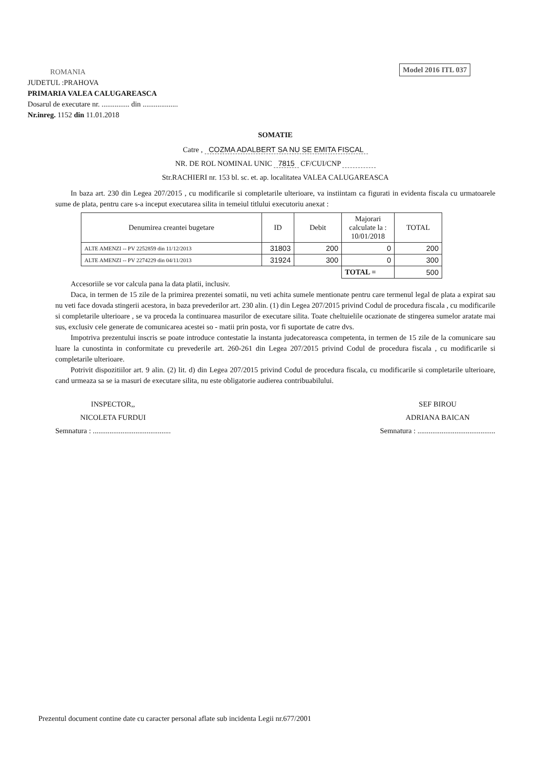ROMANIA
JUDETUL :PRAHOVA
PRIMARIA VALEA CALUGAREASCA
Dosarul de executare nr. ............... din ...................
Nr.inreg. 1152 din 11.01.2018
Model 2016 ITL 037
SOMATIE
Catre , COZMA ADALBERT SA NU SE EMITA FISCAL
NR. DE ROL NOMINAL UNIC 7815 CF/CUI/CNP
Str.RACHIERI nr. 153 bl. sc. et. ap. localitatea VALEA CALUGAREASCA
In baza art. 230 din Legea 207/2015 , cu modificarile si completarile ulterioare, va instiintam ca figurati in evidenta fiscala cu urmatoarele sume de plata, pentru care s-a inceput executarea silita in temeiul titlului executoriu anexat :
| Denumirea creantei bugetare | ID | Debit | Majorari calculate la : 10/01/2018 | TOTAL |
| --- | --- | --- | --- | --- |
| ALTE AMENZI -- PV 2252859 din 11/12/2013 | 31803 | 200 | 0 | 200 |
| ALTE AMENZI -- PV 2274229 din 04/11/2013 | 31924 | 300 | 0 | 300 |
| | | | TOTAL = | 500 |
Accesoriile se vor calcula pana la data platii, inclusiv.
Daca, in termen de 15 zile de la primirea prezentei somatii, nu veti achita sumele mentionate pentru care termenul legal de plata a expirat sau nu veti face dovada stingerii acestora, in baza prevederilor art. 230 alin. (1) din Legea 207/2015 privind Codul de procedura fiscala , cu modificarile si completarile ulterioare , se va proceda la continuarea masurilor de executare silita. Toate cheltuielile ocazionate de stingerea sumelor aratate mai sus, exclusiv cele generate de comunicarea acestei so - matii prin posta, vor fi suportate de catre dvs.
Impotriva prezentului inscris se poate introduce contestatie la instanta judecatoreasca competenta, in termen de 15 zile de la comunicare sau luare la cunostinta in conformitate cu prevederile art. 260-261 din Legea 207/2015 privind Codul de procedura fiscala , cu modificarile si completarile ulterioare.
Potrivit dispozitiilor art. 9 alin. (2) lit. d) din Legea 207/2015 privind Codul de procedura fiscala, cu modificarile si completarile ulterioare, cand urmeaza sa se ia masuri de executare silita, nu este obligatorie audierea contribuabilului.
INSPECTOR,,
NICOLETA FURDUI
Semnatura : ..........................................
SEF BIROU
ADRIANA BAICAN
Semnatura : ..........................................
Prezentul document contine date cu caracter personal aflate sub incidenta Legii nr.677/2001